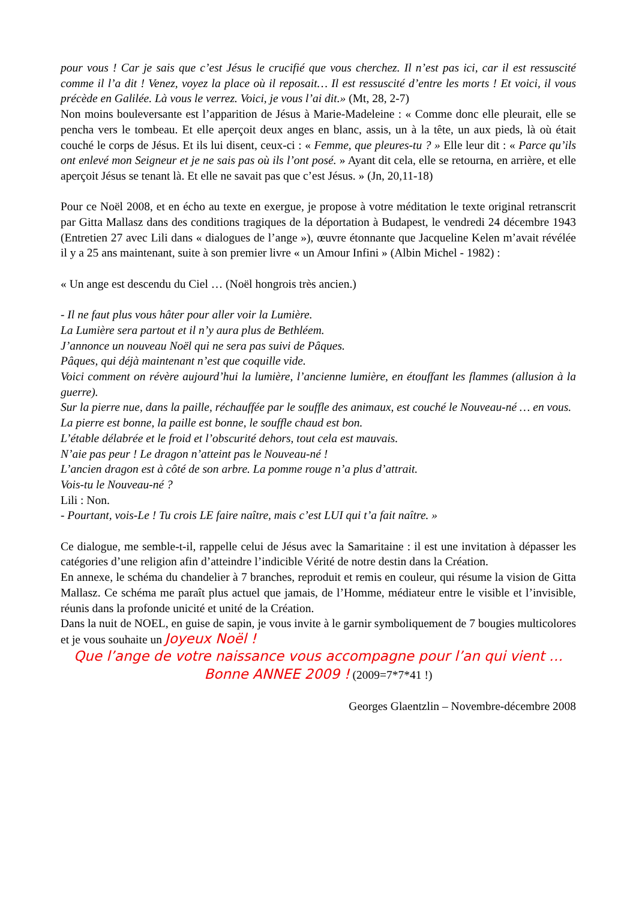pour vous ! Car je sais que c’est Jésus le crucifié que vous cherchez. Il n’est pas ici, car il est ressuscité comme il l’a dit ! Venez, voyez la place où il reposait… Il est ressuscité d’entre les morts ! Et voici, il vous précède en Galilée. Là vous le verrez. Voici, je vous l’ai dit.» (Mt, 28, 2-7)
Non moins bouleversante est l’apparition de Jésus à Marie-Madeleine : « Comme donc elle pleurait, elle se pencha vers le tombeau. Et elle aperçoit deux anges en blanc, assis, un à la tête, un aux pieds, là où était couché le corps de Jésus. Et ils lui disent, ceux-ci : « Femme, que pleures-tu ? » Elle leur dit : « Parce qu’ils ont enlevé mon Seigneur et je ne sais pas où ils l’ont posé. » Ayant dit cela, elle se retourna, en arrière, et elle aperçoit Jésus se tenant là. Et elle ne savait pas que c’est Jésus. » (Jn, 20,11-18)
Pour ce Noël 2008, et en écho au texte en exergue, je propose à votre méditation le texte original retranscrit par Gitta Mallasz dans des conditions tragiques de la déportation à Budapest, le vendredi 24 décembre 1943 (Entretien 27 avec Lili dans « dialogues de l’ange »), œuvre étonnante que Jacqueline Kelen m’avait révélée il y a 25 ans maintenant, suite à son premier livre « un Amour Infini » (Albin Michel - 1982) :
« Un ange est descendu du Ciel … (Noël hongrois très ancien.)
- Il ne faut plus vous hâter pour aller voir la Lumière.
La Lumière sera partout et il n’y aura plus de Bethléem.
J’annonce un nouveau Noël qui ne sera pas suivi de Pâques.
Pâques, qui déjà maintenant n’est que coquille vide.
Voici comment on révère aujourd’hui la lumière, l’ancienne lumière, en étouffant les flammes (allusion à la guerre).
Sur la pierre nue, dans la paille, réchauffée par le souffle des animaux, est couché le Nouveau-né … en vous.
La pierre est bonne, la paille est bonne, le souffle chaud est bon.
L’étable délabrée et le froid et l’obscurité dehors, tout cela est mauvais.
N’aie pas peur ! Le dragon n’atteint pas le Nouveau-né !
L’ancien dragon est à côté de son arbre. La pomme rouge n’a plus d’attrait.
Vois-tu le Nouveau-né ?
Lili : Non.
- Pourtant, vois-Le ! Tu crois LE faire naître, mais c’est LUI qui t’a fait naître. »
Ce dialogue, me semble-t-il, rappelle celui de Jésus avec la Samaritaine : il est une invitation à dépasser les catégories d’une religion afin d’atteindre l’indicible Vérité de notre destin dans la Création.
En annexe, le schéma du chandelier à 7 branches, reproduit et remis en couleur, qui résume la vision de Gitta Mallasz. Ce schéma me paraît plus actuel que jamais, de l’Homme, médiateur entre le visible et l’invisible, réunis dans la profonde unicité et unité de la Création.
Dans la nuit de NOEL, en guise de sapin, je vous invite à le garnir symboliquement de 7 bougies multicolores et je vous souhaite un Joyeux Noël !
Que l’ange de votre naissance vous accompagne pour l’an qui vient … Bonne ANNEE 2009 ! (2009=7*7*41 !)
Georges Glaentzlin – Novembre-décembre 2008